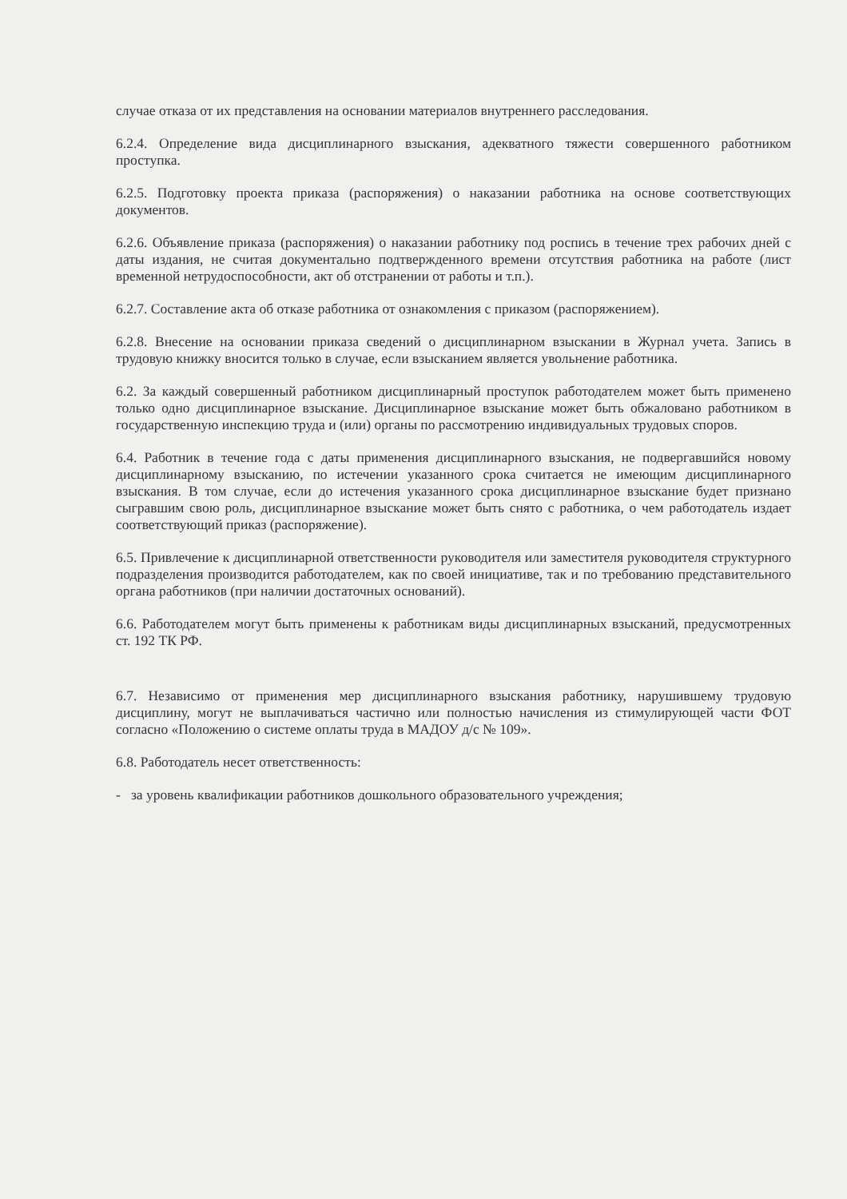случае отказа от их представления на основании материалов внутреннего расследования.
6.2.4. Определение вида дисциплинарного взыскания, адекватного тяжести совершенного работником проступка.
6.2.5. Подготовку проекта приказа (распоряжения) о наказании работника на основе соответствующих документов.
6.2.6. Объявление приказа (распоряжения) о наказании работнику под роспись в течение трех рабочих дней с даты издания, не считая документально подтвержденного времени отсутствия работника на работе (лист временной нетрудоспособности, акт об отстранении от работы и т.п.).
6.2.7. Составление акта об отказе работника от ознакомления с приказом (распоряжением).
6.2.8. Внесение на основании приказа сведений о дисциплинарном взыскании в Журнал учета. Запись в трудовую книжку вносится только в случае, если взысканием является увольнение работника.
6.2. За каждый совершенный работником дисциплинарный проступок работодателем может быть применено только одно дисциплинарное взыскание. Дисциплинарное взыскание может быть обжаловано работником в государственную инспекцию труда и (или) органы по рассмотрению индивидуальных трудовых споров.
6.4. Работник в течение года с даты применения дисциплинарного взыскания, не подвергавшийся новому дисциплинарному взысканию, по истечении указанного срока считается не имеющим дисциплинарного взыскания. В том случае, если до истечения указанного срока дисциплинарное взыскание будет признано сыгравшим свою роль, дисциплинарное взыскание может быть снято с работника, о чем работодатель издает соответствующий приказ (распоряжение).
6.5. Привлечение к дисциплинарной ответственности руководителя или заместителя руководителя структурного подразделения производится работодателем, как по своей инициативе, так и по требованию представительного органа работников (при наличии достаточных оснований).
6.6. Работодателем могут быть применены к работникам виды дисциплинарных взысканий, предусмотренных ст. 192 ТК РФ.
6.7. Независимо от применения мер дисциплинарного взыскания работнику, нарушившему трудовую дисциплину, могут не выплачиваться частично или полностью начисления из стимулирующей части ФОТ согласно «Положению о системе оплаты труда в МАДОУ д/с № 109».
6.8. Работодатель несет ответственность:
- за уровень квалификации работников дошкольного образовательного учреждения;